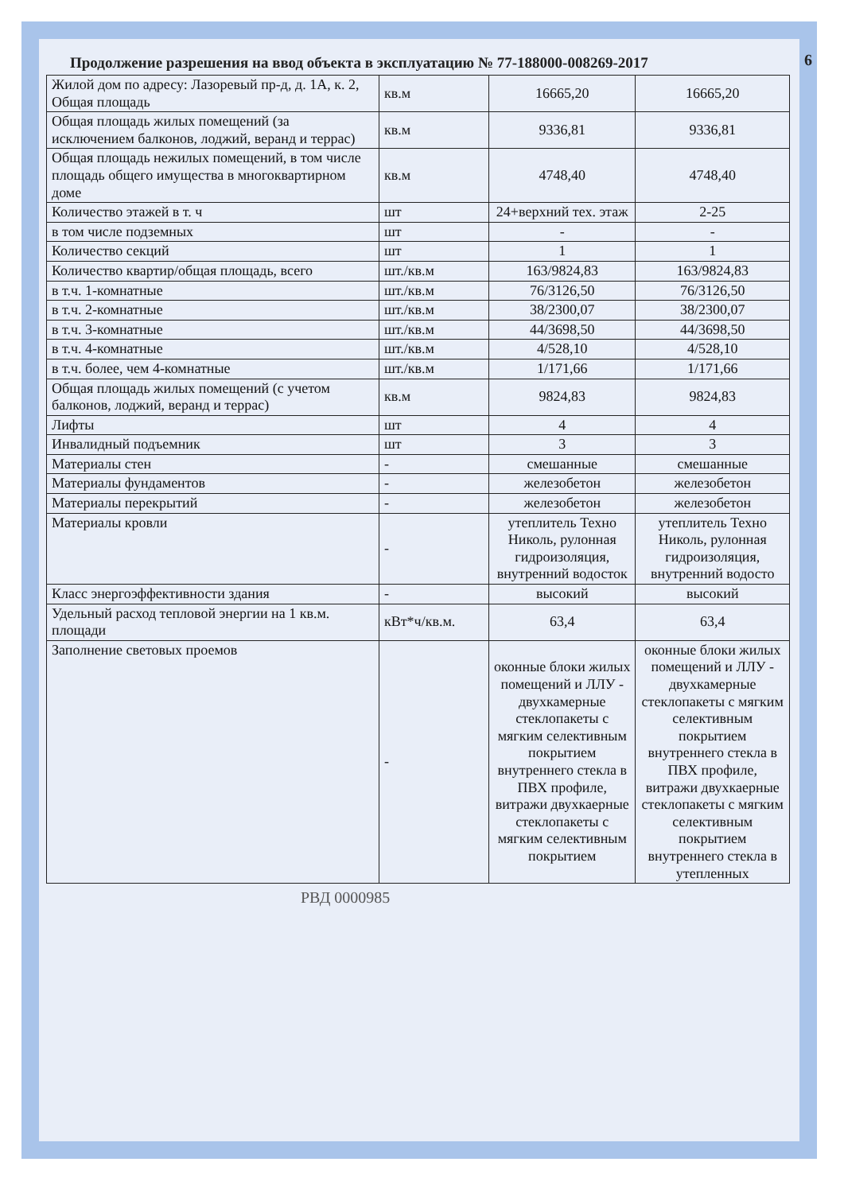Продолжение разрешения на ввод объекта в эксплуатацию № 77-188000-008269-2017 6
| Жилой дом по адресу: Лазоревый пр-д, д. 1А, к. 2, Общая площадь | кв.м | 16665,20 | 16665,20 |
| Общая площадь жилых помещений (за исключением балконов, лоджий, веранд и террас) | кв.м | 9336,81 | 9336,81 |
| Общая площадь нежилых помещений, в том числе площадь общего имущества в многоквартирном доме | кв.м | 4748,40 | 4748,40 |
| Количество этажей в т. ч | шт | 24+верхний тех. этаж | 2-25 |
| в том числе подземных | шт | - | - |
| Количество секций | шт | 1 | 1 |
| Количество квартир/общая площадь, всего | шт./кв.м | 163/9824,83 | 163/9824,83 |
| в т.ч. 1-комнатные | шт./кв.м | 76/3126,50 | 76/3126,50 |
| в т.ч. 2-комнатные | шт./кв.м | 38/2300,07 | 38/2300,07 |
| в т.ч. 3-комнатные | шт./кв.м | 44/3698,50 | 44/3698,50 |
| в т.ч. 4-комнатные | шт./кв.м | 4/528,10 | 4/528,10 |
| в т.ч. более, чем 4-комнатные | шт./кв.м | 1/171,66 | 1/171,66 |
| Общая площадь жилых помещений (с учетом балконов, лоджий, веранд и террас) | кв.м | 9824,83 | 9824,83 |
| Лифты | шт | 4 | 4 |
| Инвалидный подъемник | шт | 3 | 3 |
| Материалы стен | - | смешанные | смешанные |
| Материалы фундаментов | - | железобетон | железобетон |
| Материалы перекрытий | - | железобетон | железобетон |
| Материалы кровли | - | утеплитель Техно Николь, рулонная гидроизоляция, внутренний водосток | утеплитель Техно Николь, рулонная гидроизоляция, внутренний водосто |
| Класс энергоэффективности здания | - | высокий | высокий |
| Удельный расход тепловой энергии на 1 кв.м. площади | кВт*ч/кв.м. | 63,4 | 63,4 |
| Заполнение световых проемов | - | оконные блоки жилых помещений и ЛЛУ - двухкамерные стеклопакеты с мягким селективным покрытием внутреннего стекла в ПВХ профиле, витражи двухкаерные стеклопакеты с мягким селективным покрытием | оконные блоки жилых помещений и ЛЛУ - двухкамерные стеклопакеты с мягким селективным покрытием внутреннего стекла в ПВХ профиле, витражи двухкаерные стеклопакеты с мягким селективным покрытием внутреннего стекла в утепленных |
РВД 0000985